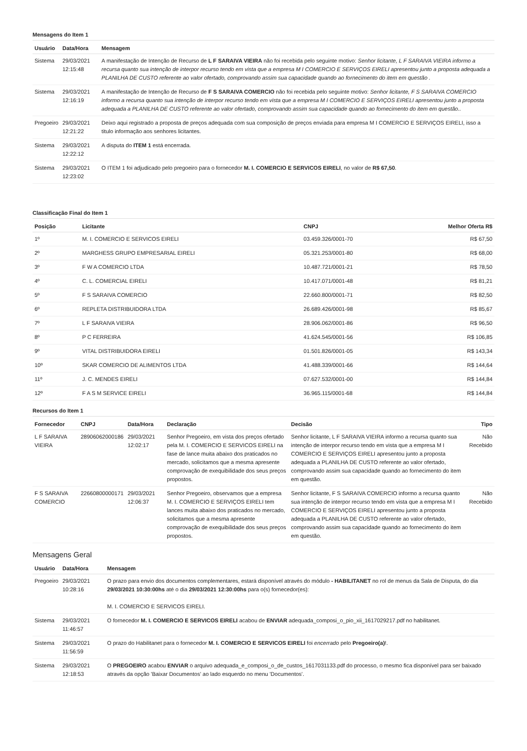Mensagens do Item 1
| Usuário | Data/Hora | Mensagem |
| --- | --- | --- |
| Sistema | 29/03/2021 12:15:48 | A manifestação de Intenção de Recurso de L F SARAIVA VIEIRA não foi recebida pelo seguinte motivo: Senhor licitante, L F SARAIVA VIEIRA informo a recursa quanto sua intenção de interpor recurso tendo em vista que a empresa M I COMERCIO E SERVIÇOS EIRELI apresentou junto a proposta adequada a PLANILHA DE CUSTO referente ao valor ofertado, comprovando assim sua capacidade quando ao fornecimento do item em questão . |
| Sistema | 29/03/2021 12:16:19 | A manifestação de Intenção de Recurso de F S SARAIVA COMERCIO não foi recebida pelo seguinte motivo: Senhor licitante, F S SARAIVA COMERCIO informo a recursa quanto sua intenção de interpor recurso tendo em vista que a empresa M I COMERCIO E SERVIÇOS EIRELI apresentou junto a proposta adequada a PLANILHA DE CUSTO referente ao valor ofertado, comprovando assim sua capacidade quando ao fornecimento do item em questão.. |
| Pregoeiro | 29/03/2021 12:21:22 | Deixo aqui registrado a proposta de preços adequada com sua composição de preços enviada para empresa M I COMERCIO E SERVIÇOS EIRELI, isso a titulo informação aos senhores licitantes. |
| Sistema | 29/03/2021 12:22:12 | A disputa do ITEM 1 está encerrada. |
| Sistema | 29/03/2021 12:23:02 | O ITEM 1 foi adjudicado pelo pregoeiro para o fornecedor M. I. COMERCIO E SERVICOS EIRELI , no valor de R$ 67,50 . |
Classificação Final do Item 1
| Posição | Licitante | CNPJ | Melhor Oferta R$ |
| --- | --- | --- | --- |
| 1º | M. I. COMERCIO E SERVICOS EIRELI | 03.459.326/0001-70 | R$ 67,50 |
| 2º | MARGHESS GRUPO EMPRESARIAL EIRELI | 05.321.253/0001-80 | R$ 68,00 |
| 3º | F W A COMERCIO LTDA | 10.487.721/0001-21 | R$ 78,50 |
| 4º | C. L. COMERCIAL EIRELI | 10.417.071/0001-48 | R$ 81,21 |
| 5º | F S SARAIVA COMERCIO | 22.660.800/0001-71 | R$ 82,50 |
| 6º | REPLETA DISTRIBUIDORA LTDA | 26.689.426/0001-98 | R$ 85,67 |
| 7º | L F SARAIVA VIEIRA | 28.906.062/0001-86 | R$ 96,50 |
| 8º | P C FERREIRA | 41.624.545/0001-56 | R$ 106,85 |
| 9º | VITAL DISTRIBUIDORA EIRELI | 01.501.826/0001-05 | R$ 143,34 |
| 10º | SKAR COMERCIO DE ALIMENTOS LTDA | 41.488.339/0001-66 | R$ 144,64 |
| 11º | J. C. MENDES EIRELI | 07.627.532/0001-00 | R$ 144,84 |
| 12º | F A S M SERVICE EIRELI | 36.965.115/0001-68 | R$ 144,84 |
Recursos do Item 1
| Fornecedor | CNPJ | Data/Hora | Declaração | Decisão | Tipo |
| --- | --- | --- | --- | --- | --- |
| L F SARAIVA VIEIRA | 28906062000186 | 29/03/2021 12:02:17 | Senhor Pregoeiro, em vista dos preços ofertado pela M. I. COMERCIO E SERVICOS EIRELI na fase de lance muita abaixo dos praticados no mercado, solicitamos que a mesma apresente comprovação de exequibilidade dos seus preços propostos. | Senhor licitante, L F SARAIVA VIEIRA informo a recursa quanto sua intenção de interpor recurso tendo em vista que a empresa M I COMERCIO E SERVIÇOS EIRELI apresentou junto a proposta adequada a PLANILHA DE CUSTO referente ao valor ofertado, comprovando assim sua capacidade quando ao fornecimento do item em questão. | Não Recebido |
| F S SARAIVA COMERCIO | 22660800000171 | 29/03/2021 12:06:37 | Senhor Pregoeiro, observamos que a empresa M. I. COMERCIO E SERVIÇOS EIRELI tem lances muita abaixo dos praticados no mercado, solicitamos que a mesma apresente comprovação de exequibilidade dos seus preços propostos. | Senhor licitante, F S SARAIVA COMERCIO informo a recursa quanto sua intenção de interpor recurso tendo em vista que a empresa M I COMERCIO E SERVIÇOS EIRELI apresentou junto a proposta adequada a PLANILHA DE CUSTO referente ao valor ofertado, comprovando assim sua capacidade quando ao fornecimento do item em questão. | Não Recebido |
Mensagens Geral
| Usuário | Data/Hora | Mensagem |
| --- | --- | --- |
| Pregoeiro | 29/03/2021 10:28:16 | O prazo para envio dos documentos complementares, estará disponível através do módulo - HABILITANET no rol de menus da Sala de Disputa, do dia 29/03/2021 10:30:00hs até o dia 29/03/2021 12:30:00hs para o(s) fornecedor(es): M. I. COMERCIO E SERVICOS EIRELI. |
| Sistema | 29/03/2021 11:46:57 | O fornecedor M. I. COMERCIO E SERVICOS EIRELI acabou de ENVIAR adequada_composi_o_pio_xii_1617029217.pdf no habilitanet. |
| Sistema | 29/03/2021 11:56:59 | O prazo do Habilitanet para o fornecedor M. I. COMERCIO E SERVICOS EIRELI foi encerrado pelo Pregoeiro(a) !. |
| Sistema | 29/03/2021 12:18:53 | O PREGOEIRO acabou ENVIAR o arquivo adequada_e_composi_o_de_custos_1617031133.pdf do processo, o mesmo fica disponível para ser baixado através da opção 'Baixar Documentos' ao lado esquerdo no menu 'Documentos'. |